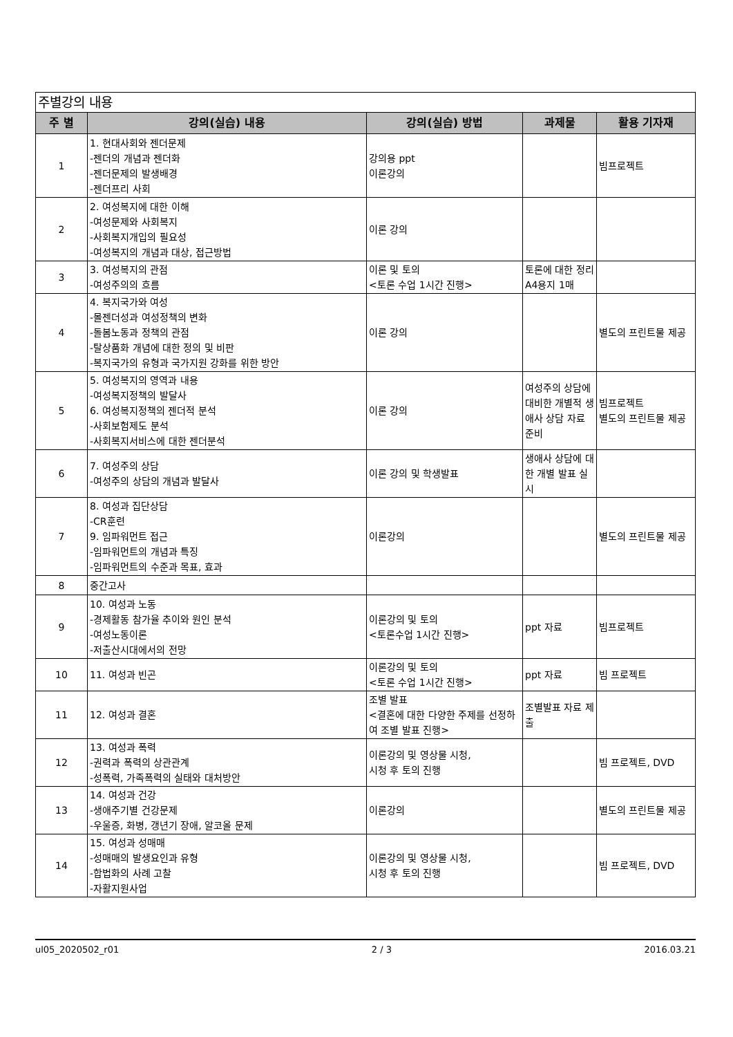| 주별강의 내용 | | | | |
| 주 별 | 강의(실습) 내용 | 강의(실습) 방법 | 과제물 | 활용 기자재 |
| 1 | 1. 현대사회와 젠더문제 -젠더의 개념과 젠더화 -젠더문제의 발생배경 -젠더프리 사회 | 강의용 ppt 이론강의 | | 빔프로젝트 |
| 2 | 2. 여성복지에 대한 이해 -여성문제와 사회복지 -사회복지개입의 필요성 -여성복지의 개념과 대상, 접근방법 | 이론 강의 | | |
| 3 | 3. 여성복지의 관점 -여성주의의 흐름 | 이론 및 토의 <토론 수업 1시간 진행> | 토론에 대한 정리 A4용지 1매 | |
| 4 | 4. 복지국가와 여성 -몰젠더성과 여성정책의 변화 -돌봄노동과 정책의 관점 -탈상품화 개념에 대한 정의 및 비판 -복지국가의 유형과 국가지원 강화를 위한 방안 | 이론 강의 | | 별도의 프린트물 제공 |
| 5 | 5. 여성복지의 영역과 내용 -여성복지정책의 발달사 6. 여성복지정책의 젠더적 분석 -사회보험제도 분석 -사회복지서비스에 대한 젠더분석 | 이론 강의 | 여성주의 상담에 대비한 개별적 생애사 상담 자료 준비 | 빔프로젝트 별도의 프린트물 제공 |
| 6 | 7. 여성주의 상담 -여성주의 상담의 개념과 발달사 | 이론 강의 및 학생발표 | 생애사 상담에 대한 개별 발표 실시 | |
| 7 | 8. 여성과 집단상담 -CR훈련 9. 임파워먼트 접근 -임파워먼트의 개념과 특징 -임파워먼트의 수준과 목표, 효과 | 이론강의 | | 별도의 프린트물 제공 |
| 8 | 중간고사 | | | |
| 9 | 10. 여성과 노동 -경제활동 참가율 추이와 원인 분석 -여성노동이론 -저출산시대에서의 전망 | 이론강의 및 토의 <토론수업 1시간 진행> | ppt 자료 | 빔프로젝트 |
| 10 | 11. 여성과 빈곤 | 이론강의 및 토의 <토론 수업 1시간 진행> | ppt 자료 | 빔 프로젝트 |
| 11 | 12. 여성과 결혼 | 조별 발표 <결혼에 대한 다양한 주제를 선정하여 조별 발표 진행> | 조별발표 자료 제출 | |
| 12 | 13. 여성과 폭력 -권력과 폭력의 상관관계 -성폭력, 가족폭력의 실태와 대처방안 | 이론강의 및 영상물 시청, 시청 후 토의 진행 | | 빔 프로젝트, DVD |
| 13 | 14. 여성과 건강 -생애주기별 건강문제 -우울증, 화병, 갱년기 장애, 알코올 문제 | 이론강의 | | 별도의 프린트물 제공 |
| 14 | 15. 여성과 성매매 -성매매의 발생요인과 유형 -합법화의 사례 고찰 -자활지원사업 | 이론강의 및 영상물 시청, 시청 후 토의 진행 | | 빔 프로젝트, DVD |
ul05_2020502_r01 2 / 3 2016.03.21